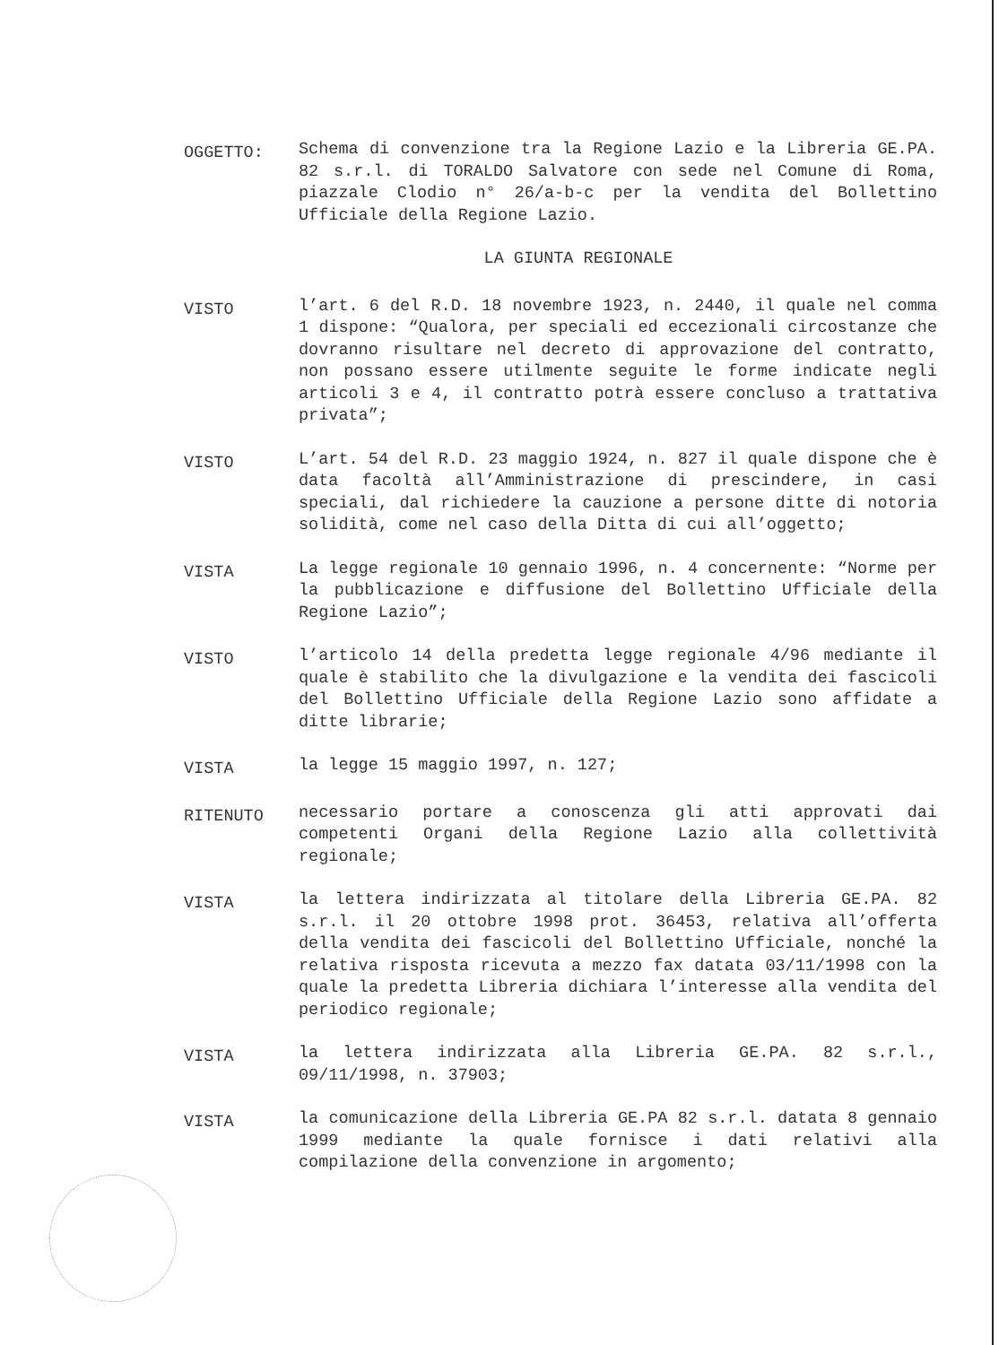OGGETTO:
Schema di convenzione tra la Regione Lazio e la Libreria GE.PA. 82 s.r.l. di TORALDO Salvatore con sede nel Comune di Roma, piazzale Clodio n° 26/a-b-c per la vendita del Bollettino Ufficiale della Regione Lazio.
LA GIUNTA REGIONALE
VISTO
l’art. 6 del R.D. 18 novembre 1923, n. 2440, il quale nel comma 1 dispone: “Qualora, per speciali ed eccezionali circostanze che dovranno risultare nel decreto di approvazione del contratto, non possano essere utilmente seguite le forme indicate negli articoli 3 e 4, il contratto potrà essere concluso a trattativa privata”;
VISTO
L’art. 54 del R.D. 23 maggio 1924, n. 827 il quale dispone che è data facoltà all’Amministrazione di prescindere, in casi speciali, dal richiedere la cauzione a persone ditte di notoria solidità, come nel caso della Ditta di cui all’oggetto;
VISTA
La legge regionale 10 gennaio 1996, n. 4 concernente: “Norme per la pubblicazione e diffusione del Bollettino Ufficiale della Regione Lazio”;
VISTO
l’articolo 14 della predetta legge regionale 4/96 mediante il quale è stabilito che la divulgazione e la vendita dei fascicoli del Bollettino Ufficiale della Regione Lazio sono affidate a ditte librarie;
VISTA
la legge 15 maggio 1997, n. 127;
RITENUTO
necessario portare a conoscenza gli atti approvati dai competenti Organi della Regione Lazio alla collettività regionale;
VISTA
la lettera indirizzata al titolare della Libreria GE.PA. 82 s.r.l. il 20 ottobre 1998 prot. 36453, relativa all’offerta della vendita dei fascicoli del Bollettino Ufficiale, nonché la relativa risposta ricevuta a mezzo fax datata 03/11/1998 con la quale la predetta Libreria dichiara l’interesse alla vendita del periodico regionale;
VISTA
la lettera indirizzata alla Libreria GE.PA. 82 s.r.l., 09/11/1998, n. 37903;
VISTA
la comunicazione della Libreria GE.PA 82 s.r.l. datata 8 gennaio 1999 mediante la quale fornisce i dati relativi alla compilazione della convenzione in argomento;